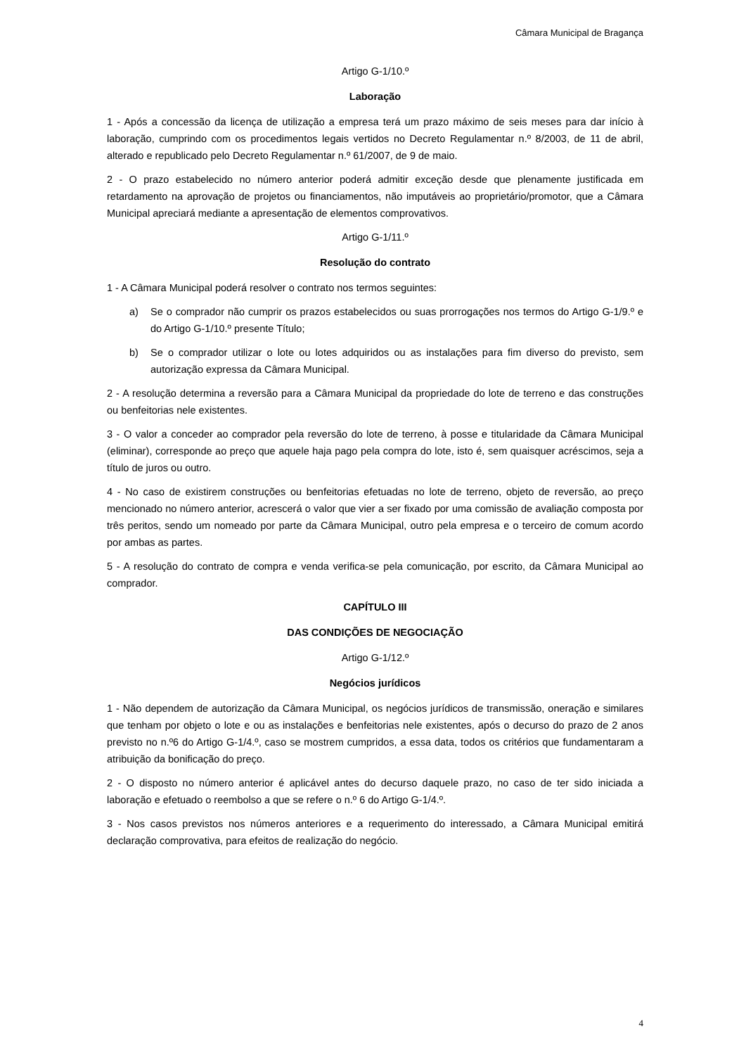Câmara Municipal de Bragança
Artigo G-1/10.º
Laboração
1 - Após a concessão da licença de utilização a empresa terá um prazo máximo de seis meses para dar início à laboração, cumprindo com os procedimentos legais vertidos no Decreto Regulamentar n.º 8/2003, de 11 de abril, alterado e republicado pelo Decreto Regulamentar n.º 61/2007, de 9 de maio.
2 - O prazo estabelecido no número anterior poderá admitir exceção desde que plenamente justificada em retardamento na aprovação de projetos ou financiamentos, não imputáveis ao proprietário/promotor, que a Câmara Municipal apreciará mediante a apresentação de elementos comprovativos.
Artigo G-1/11.º
Resolução do contrato
1 - A Câmara Municipal poderá resolver o contrato nos termos seguintes:
a) Se o comprador não cumprir os prazos estabelecidos ou suas prorrogações nos termos do Artigo G-1/9.º e do Artigo G-1/10.º presente Título;
b) Se o comprador utilizar o lote ou lotes adquiridos ou as instalações para fim diverso do previsto, sem autorização expressa da Câmara Municipal.
2 - A resolução determina a reversão para a Câmara Municipal da propriedade do lote de terreno e das construções ou benfeitorias nele existentes.
3 - O valor a conceder ao comprador pela reversão do lote de terreno, à posse e titularidade da Câmara Municipal (eliminar), corresponde ao preço que aquele haja pago pela compra do lote, isto é, sem quaisquer acréscimos, seja a título de juros ou outro.
4 - No caso de existirem construções ou benfeitorias efetuadas no lote de terreno, objeto de reversão, ao preço mencionado no número anterior, acrescerá o valor que vier a ser fixado por uma comissão de avaliação composta por três peritos, sendo um nomeado por parte da Câmara Municipal, outro pela empresa e o terceiro de comum acordo por ambas as partes.
5 - A resolução do contrato de compra e venda verifica-se pela comunicação, por escrito, da Câmara Municipal ao comprador.
CAPÍTULO III
DAS CONDIÇÕES DE NEGOCIAÇÃO
Artigo G-1/12.º
Negócios jurídicos
1 - Não dependem de autorização da Câmara Municipal, os negócios jurídicos de transmissão, oneração e similares que tenham por objeto o lote e ou as instalações e benfeitorias nele existentes, após o decurso do prazo de 2 anos previsto no n.º6 do Artigo G-1/4.º, caso se mostrem cumpridos, a essa data, todos os critérios que fundamentaram a atribuição da bonificação do preço.
2 - O disposto no número anterior é aplicável antes do decurso daquele prazo, no caso de ter sido iniciada a laboração e efetuado o reembolso a que se refere o n.º 6 do Artigo G-1/4.º.
3 - Nos casos previstos nos números anteriores e a requerimento do interessado, a Câmara Municipal emitirá declaração comprovativa, para efeitos de realização do negócio.
4